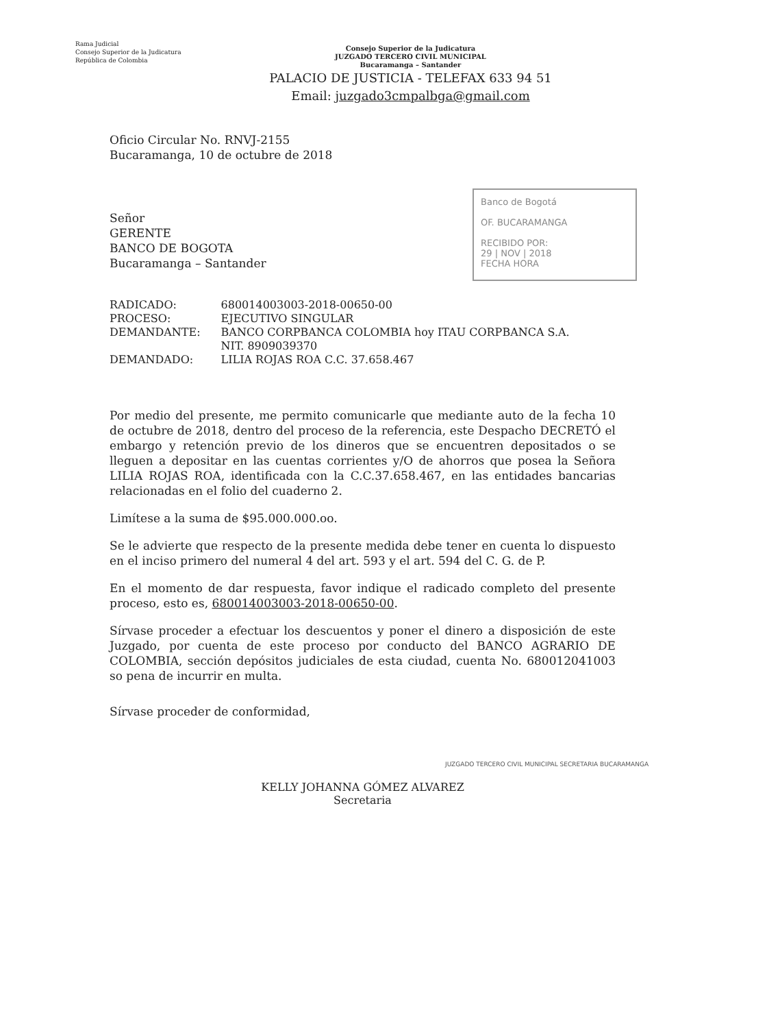Rama Judicial
Consejo Superior de la Judicatura
República de Colombia
Consejo Superior de la Judicatura
JUZGADO TERCERO CIVIL MUNICIPAL
Bucaramanga – Santander
PALACIO DE JUSTICIA - TELEFAX 633 94 51
Email: juzgado3cmpalbga@gmail.com
Banco de Bogotá
OF. BUCARAMANGA
RECIBIDO POR:
29 | NOV | 2018
FECHA HORA
Oficio Circular No. RNVJ-2155
Bucaramanga, 10 de octubre de 2018
Señor
GERENTE
BANCO DE BOGOTA
Bucaramanga – Santander
| RADICADO: | 680014003003-2018-00650-00 |
| PROCESO: | EJECUTIVO SINGULAR |
| DEMANDANTE: | BANCO CORPBANCA COLOMBIA hoy ITAU CORPBANCA S.A. NIT. 8909039370 |
| DEMANDADO: | LILIA ROJAS ROA C.C. 37.658.467 |
Por medio del presente, me permito comunicarle que mediante auto de la fecha 10 de octubre de 2018, dentro del proceso de la referencia, este Despacho DECRETÓ el embargo y retención previo de los dineros que se encuentren depositados o se lleguen a depositar en las cuentas corrientes y/O de ahorros que posea la Señora LILIA ROJAS ROA, identificada con la C.C.37.658.467, en las entidades bancarias relacionadas en el folio del cuaderno 2.
Limítese a la suma de $95.000.000.oo.
Se le advierte que respecto de la presente medida debe tener en cuenta lo dispuesto en el inciso primero del numeral 4 del art. 593 y el art. 594 del C. G. de P.
En el momento de dar respuesta, favor indique el radicado completo del presente proceso, esto es, 680014003003-2018-00650-00.
Sírvase proceder a efectuar los descuentos y poner el dinero a disposición de este Juzgado, por cuenta de este proceso por conducto del BANCO AGRARIO DE COLOMBIA, sección depósitos judiciales de esta ciudad, cuenta No. 680012041003 so pena de incurrir en multa.
Sírvase proceder de conformidad,
KELLY JOHANNA GÓMEZ ALVAREZ
Secretaria
JUZGADO TERCERO CIVIL MUNICIPAL SECRETARIA BUCARAMANGA